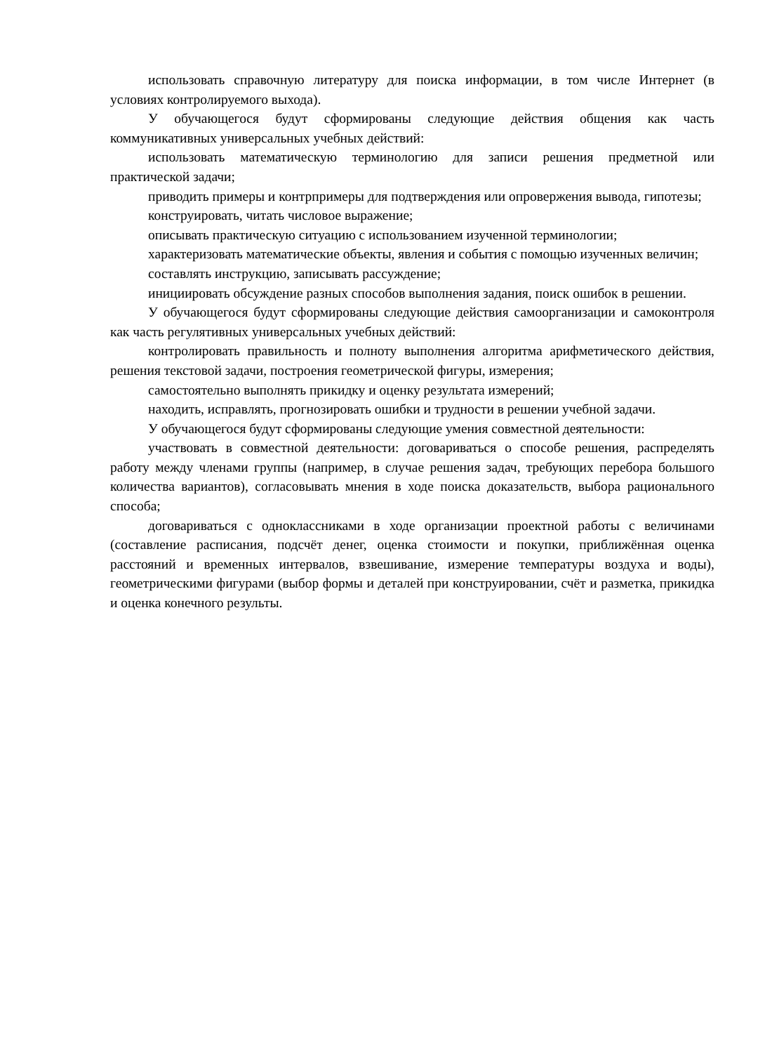использовать справочную литературу для поиска информации, в том числе Интернет (в условиях контролируемого выхода).
У обучающегося будут сформированы следующие действия общения как часть коммуникативных универсальных учебных действий:
использовать математическую терминологию для записи решения предметной или практической задачи;
приводить примеры и контрпримеры для подтверждения или опровержения вывода, гипотезы;
конструировать, читать числовое выражение;
описывать практическую ситуацию с использованием изученной терминологии;
характеризовать математические объекты, явления и события с помощью изученных величин;
составлять инструкцию, записывать рассуждение;
инициировать обсуждение разных способов выполнения задания, поиск ошибок в решении.
У обучающегося будут сформированы следующие действия самоорганизации и самоконтроля как часть регулятивных универсальных учебных действий:
контролировать правильность и полноту выполнения алгоритма арифметического действия, решения текстовой задачи, построения геометрической фигуры, измерения;
самостоятельно выполнять прикидку и оценку результата измерений;
находить, исправлять, прогнозировать ошибки и трудности в решении учебной задачи.
У обучающегося будут сформированы следующие умения совместной деятельности:
участвовать в совместной деятельности: договариваться о способе решения, распределять работу между членами группы (например, в случае решения задач, требующих перебора большого количества вариантов), согласовывать мнения в ходе поиска доказательств, выбора рационального способа;
договариваться с одноклассниками в ходе организации проектной работы с величинами (составление расписания, подсчёт денег, оценка стоимости и покупки, приближённая оценка расстояний и временных интервалов, взвешивание, измерение температуры воздуха и воды), геометрическими фигурами (выбор формы и деталей при конструировании, счёт и разметка, прикидка и оценка конечного результы.